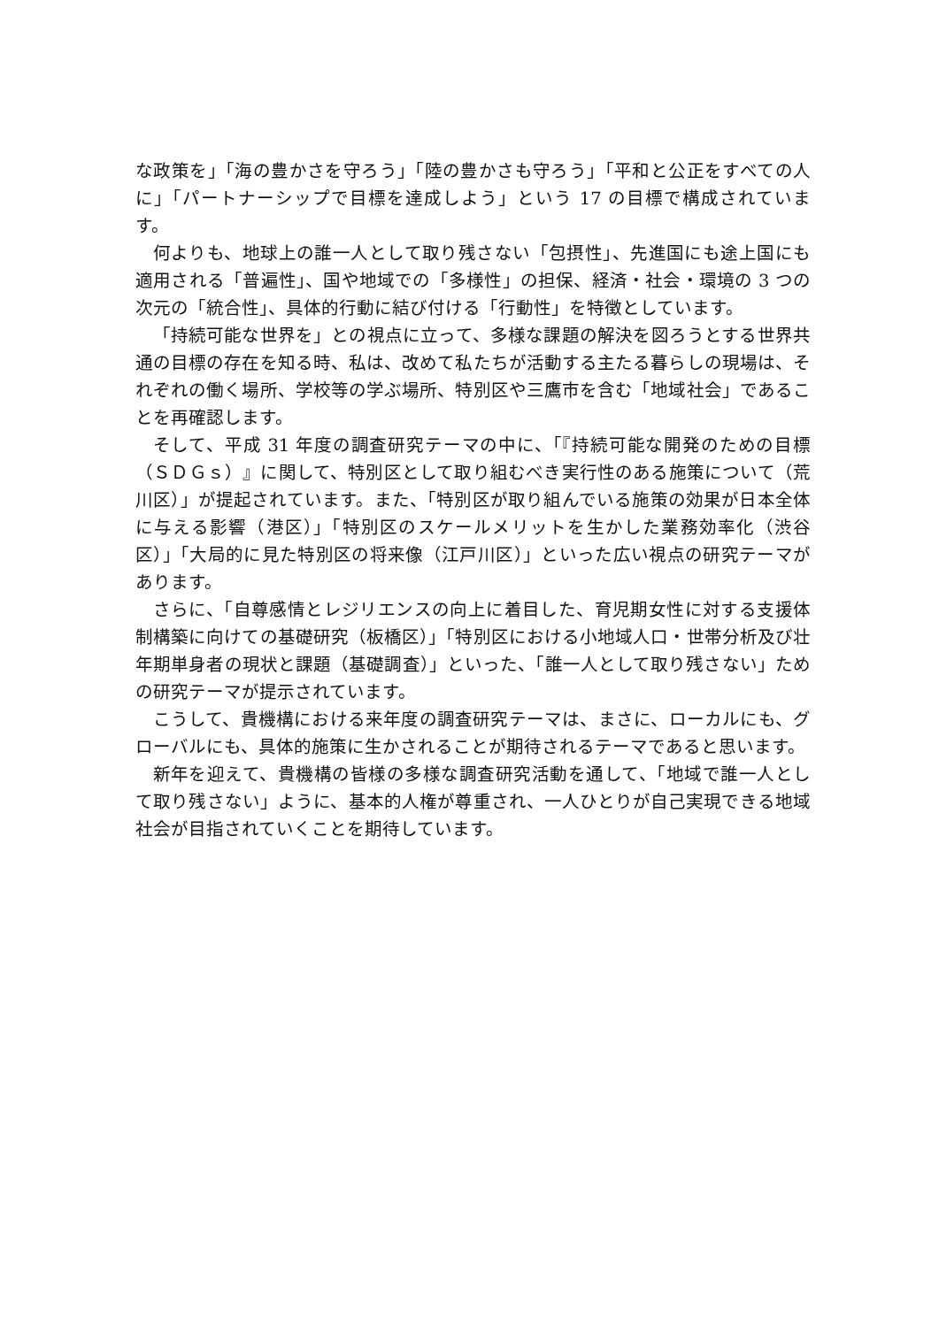な政策を」「海の豊かさを守ろう」「陸の豊かさも守ろう」「平和と公正をすべての人に」「パートナーシップで目標を達成しよう」という 17 の目標で構成されています。
何よりも、地球上の誰一人として取り残さない「包摂性」、先進国にも途上国にも適用される「普遍性」、国や地域での「多様性」の担保、経済・社会・環境の 3 つの次元の「統合性」、具体的行動に結び付ける「行動性」を特徴としています。
「持続可能な世界を」との視点に立って、多様な課題の解決を図ろうとする世界共通の目標の存在を知る時、私は、改めて私たちが活動する主たる暮らしの現場は、それぞれの働く場所、学校等の学ぶ場所、特別区や三鷹市を含む「地域社会」であることを再確認します。
そして、平成 31 年度の調査研究テーマの中に、「『持続可能な開発のための目標（ＳＤＧｓ）』に関して、特別区として取り組むべき実行性のある施策について（荒川区）」が提起されています。また、「特別区が取り組んでいる施策の効果が日本全体に与える影響（港区）」「特別区のスケールメリットを生かした業務効率化（渋谷区）」「大局的に見た特別区の将来像（江戸川区）」といった広い視点の研究テーマがあります。
さらに、「自尊感情とレジリエンスの向上に着目した、育児期女性に対する支援体制構築に向けての基礎研究（板橋区）」「特別区における小地域人口・世帯分析及び壮年期単身者の現状と課題（基礎調査）」といった、「誰一人として取り残さない」ための研究テーマが提示されています。
こうして、貴機構における来年度の調査研究テーマは、まさに、ローカルにも、グローバルにも、具体的施策に生かされることが期待されるテーマであると思います。
新年を迎えて、貴機構の皆様の多様な調査研究活動を通して、「地域で誰一人として取り残さない」ように、基本的人権が尊重され、一人ひとりが自己実現できる地域社会が目指されていくことを期待しています。